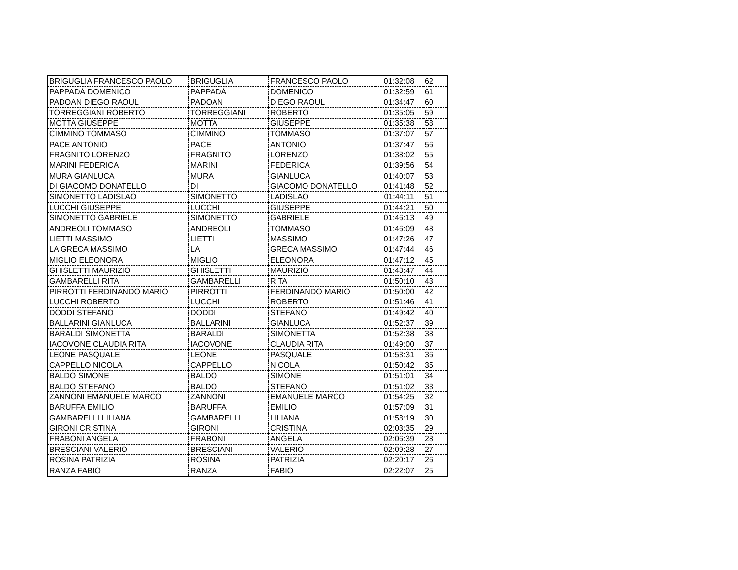| BRIGUGLIA FRANCESCO PAOLO | BRIGUGLIA | FRANCESCO PAOLO | 01:32:08 | 62 |
| PAPPADÀ DOMENICO | PAPPADÀ | DOMENICO | 01:32:59 | 61 |
| PADOAN DIEGO RAOUL | PADOAN | DIEGO RAOUL | 01:34:47 | 60 |
| TORREGGIANI ROBERTO | TORREGGIANI | ROBERTO | 01:35:05 | 59 |
| MOTTA GIUSEPPE | MOTTA | GIUSEPPE | 01:35:38 | 58 |
| CIMMINO TOMMASO | CIMMINO | TOMMASO | 01:37:07 | 57 |
| PACE ANTONIO | PACE | ANTONIO | 01:37:47 | 56 |
| FRAGNITO LORENZO | FRAGNITO | LORENZO | 01:38:02 | 55 |
| MARINI FEDERICA | MARINI | FEDERICA | 01:39:56 | 54 |
| MURA GIANLUCA | MURA | GIANLUCA | 01:40:07 | 53 |
| DI GIACOMO DONATELLO | DI | GIACOMO DONATELLO | 01:41:48 | 52 |
| SIMONETTO LADISLAO | SIMONETTO | LADISLAO | 01:44:11 | 51 |
| LUCCHI GIUSEPPE | LUCCHI | GIUSEPPE | 01:44:21 | 50 |
| SIMONETTO GABRIELE | SIMONETTO | GABRIELE | 01:46:13 | 49 |
| ANDREOLI TOMMASO | ANDREOLI | TOMMASO | 01:46:09 | 48 |
| LIETTI MASSIMO | LIETTI | MASSIMO | 01:47:26 | 47 |
| LA GRECA MASSIMO | LA | GRECA MASSIMO | 01:47:44 | 46 |
| MIGLIO ELEONORA | MIGLIO | ELEONORA | 01:47:12 | 45 |
| GHISLETTI MAURIZIO | GHISLETTI | MAURIZIO | 01:48:47 | 44 |
| GAMBARELLI RITA | GAMBARELLI | RITA | 01:50:10 | 43 |
| PIRROTTI FERDINANDO MARIO | PIRROTTI | FERDINANDO MARIO | 01:50:00 | 42 |
| LUCCHI ROBERTO | LUCCHI | ROBERTO | 01:51:46 | 41 |
| DODDI STEFANO | DODDI | STEFANO | 01:49:42 | 40 |
| BALLARINI GIANLUCA | BALLARINI | GIANLUCA | 01:52:37 | 39 |
| BARALDI SIMONETTA | BARALDI | SIMONETTA | 01:52:38 | 38 |
| IACOVONE CLAUDIA RITA | IACOVONE | CLAUDIA RITA | 01:49:00 | 37 |
| LEONE PASQUALE | LEONE | PASQUALE | 01:53:31 | 36 |
| CAPPELLO NICOLA | CAPPELLO | NICOLA | 01:50:42 | 35 |
| BALDO SIMONE | BALDO | SIMONE | 01:51:01 | 34 |
| BALDO STEFANO | BALDO | STEFANO | 01:51:02 | 33 |
| ZANNONI EMANUELE MARCO | ZANNONI | EMANUELE MARCO | 01:54:25 | 32 |
| BARUFFA EMILIO | BARUFFA | EMILIO | 01:57:09 | 31 |
| GAMBARELLI LILIANA | GAMBARELLI | LILIANA | 01:58:19 | 30 |
| GIRONI CRISTINA | GIRONI | CRISTINA | 02:03:35 | 29 |
| FRABONI ANGELA | FRABONI | ANGELA | 02:06:39 | 28 |
| BRESCIANI VALERIO | BRESCIANI | VALERIO | 02:09:28 | 27 |
| ROSINA PATRIZIA | ROSINA | PATRIZIA | 02:20:17 | 26 |
| RANZA FABIO | RANZA | FABIO | 02:22:07 | 25 |